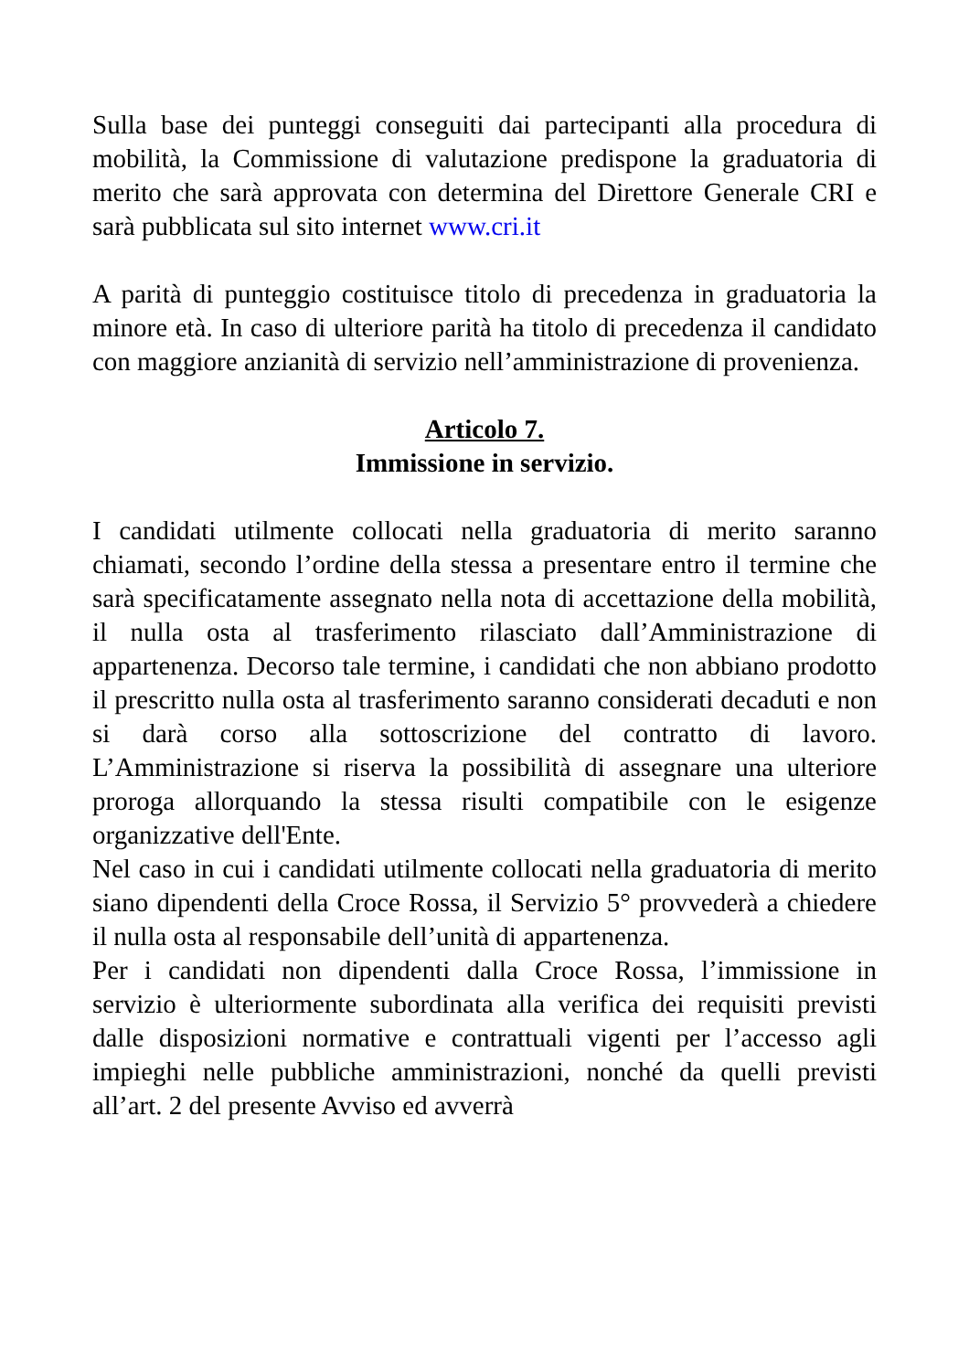Sulla base dei punteggi conseguiti dai partecipanti alla procedura di mobilità, la Commissione di valutazione predispone la graduatoria di merito che sarà approvata con determina del Direttore Generale CRI e sarà pubblicata sul sito internet www.cri.it
A parità di punteggio costituisce titolo di precedenza in graduatoria la minore età. In caso di ulteriore parità ha titolo di precedenza il candidato con maggiore anzianità di servizio nell’amministrazione di provenienza.
Articolo 7.
Immissione in servizio.
I candidati utilmente collocati nella graduatoria di merito saranno chiamati, secondo l’ordine della stessa a presentare entro il termine che sarà specificatamente assegnato nella nota di accettazione della mobilità, il nulla osta al trasferimento rilasciato dall’Amministrazione di appartenenza. Decorso tale termine, i candidati che non abbiano prodotto il prescritto nulla osta al trasferimento saranno considerati decaduti e non si darà corso alla sottoscrizione del contratto di lavoro. L’Amministrazione si riserva la possibilità di assegnare una ulteriore proroga allorquando la stessa risulti compatibile con le esigenze organizzative dell'Ente.
Nel caso in cui i candidati utilmente collocati nella graduatoria di merito siano dipendenti della Croce Rossa, il Servizio 5° provvederà a chiedere il nulla osta al responsabile dell’unità di appartenenza.
Per i candidati non dipendenti dalla Croce Rossa, l’immissione in servizio è ulteriormente subordinata alla verifica dei requisiti previsti dalle disposizioni normative e contrattuali vigenti per l’accesso agli impieghi nelle pubbliche amministrazioni, nonché da quelli previsti all’art. 2 del presente Avviso ed avverrà